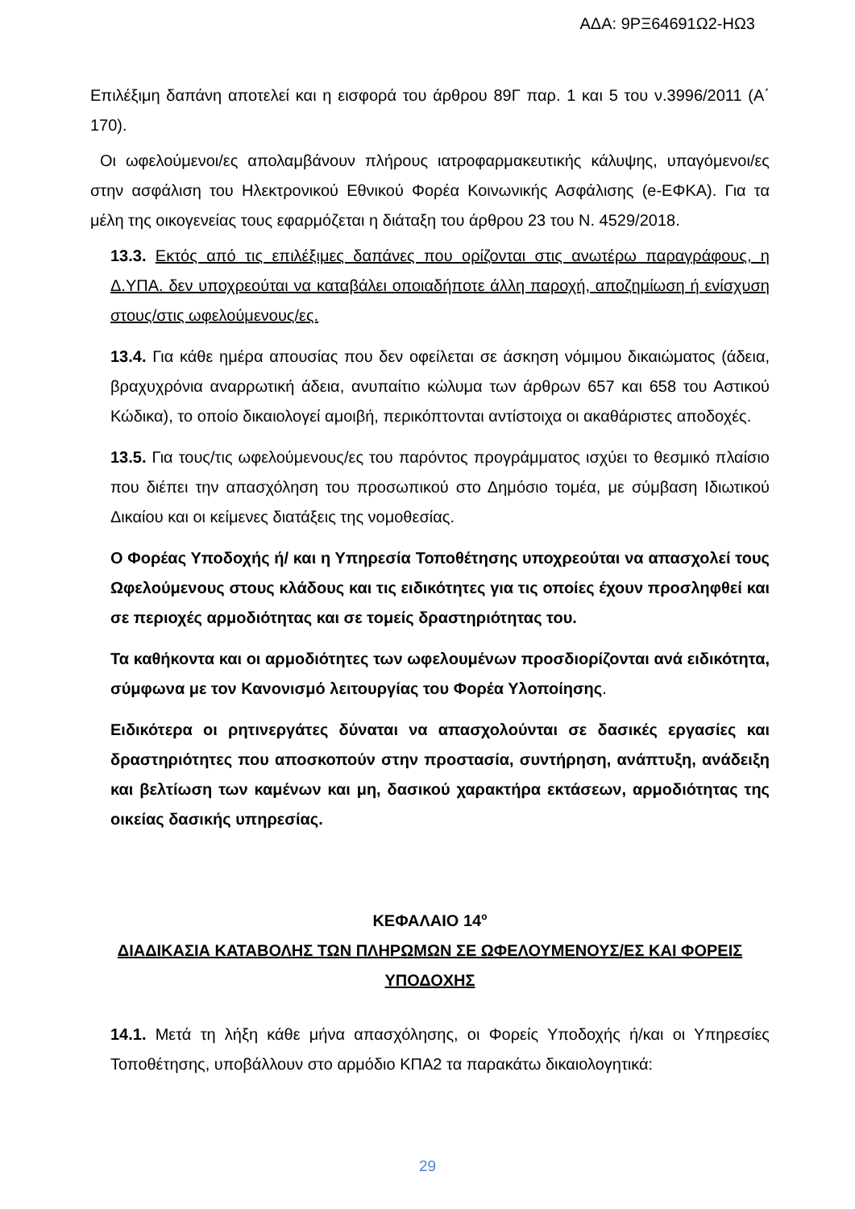ΑΔΑ: 9ΡΞ64691Ω2-ΗΩ3
Επιλέξιμη δαπάνη αποτελεί και η εισφορά του άρθρου 89Γ παρ. 1 και 5 του ν.3996/2011 (Α΄ 170).
Οι ωφελούμενοι/ες απολαμβάνουν πλήρους ιατροφαρμακευτικής κάλυψης, υπαγόμενοι/ες στην ασφάλιση του Ηλεκτρονικού Εθνικού Φορέα Κοινωνικής Ασφάλισης (e-ΕΦΚΑ). Για τα μέλη της οικογενείας τους εφαρμόζεται η διάταξη του άρθρου 23 του Ν. 4529/2018.
13.3. Εκτός από τις επιλέξιμες δαπάνες που ορίζονται στις ανωτέρω παραγράφους, η Δ.ΥΠΑ. δεν υποχρεούται να καταβάλει οποιαδήποτε άλλη παροχή, αποζημίωση ή ενίσχυση στους/στις ωφελούμενους/ες.
13.4. Για κάθε ημέρα απουσίας που δεν οφείλεται σε άσκηση νόμιμου δικαιώματος (άδεια, βραχυχρόνια αναρρωτική άδεια, ανυπαίτιο κώλυμα των άρθρων 657 και 658 του Αστικού Κώδικα), το οποίο δικαιολογεί αμοιβή, περικόπτονται αντίστοιχα οι ακαθάριστες αποδοχές.
13.5. Για τους/τις ωφελούμενους/ες του παρόντος προγράμματος ισχύει το θεσμικό πλαίσιο που διέπει την απασχόληση του προσωπικού στο Δημόσιο τομέα, με σύμβαση Ιδιωτικού Δικαίου και οι κείμενες διατάξεις της νομοθεσίας.
Ο Φορέας Υποδοχής ή/ και η Υπηρεσία Τοποθέτησης υποχρεούται να απασχολεί τους Ωφελούμενους στους κλάδους και τις ειδικότητες για τις οποίες έχουν προσληφθεί και σε περιοχές αρμοδιότητας και σε τομείς δραστηριότητας του.
Τα καθήκοντα και οι αρμοδιότητες των ωφελουμένων προσδιορίζονται ανά ειδικότητα, σύμφωνα με τον Κανονισμό λειτουργίας του Φορέα Υλοποίησης.
Ειδικότερα οι ρητινεργάτες δύναται να απασχολούνται σε δασικές εργασίες και δραστηριότητες που αποσκοπούν στην προστασία, συντήρηση, ανάπτυξη, ανάδειξη και βελτίωση των καμένων και μη, δασικού χαρακτήρα εκτάσεων, αρμοδιότητας της οικείας δασικής υπηρεσίας.
ΚΕΦΑΛΑΙΟ 14<sup>ο</sup>
ΔΙΑΔΙΚΑΣΙΑ ΚΑΤΑΒΟΛΗΣ ΤΩΝ ΠΛΗΡΩΜΩΝ ΣΕ ΩΦΕΛΟΥΜΕΝΟΥΣ/ΕΣ ΚΑΙ ΦΟΡΕΙΣ ΥΠΟΔΟΧΗΣ
14.1. Μετά τη λήξη κάθε μήνα απασχόλησης, οι Φορείς Υποδοχής ή/και οι Υπηρεσίες Τοποθέτησης, υποβάλλουν στο αρμόδιο ΚΠΑ2 τα παρακάτω δικαιολογητικά:
29